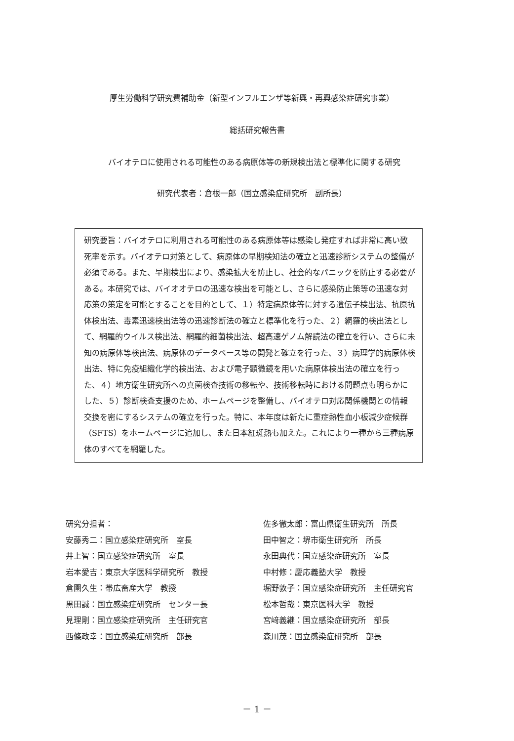厚生労働科学研究費補助金（新型インフルエンザ等新興・再興感染症研究事業）
総括研究報告書
バイオテロに使用される可能性のある病原体等の新規検出法と標準化に関する研究
研究代表者：倉根一郎（国立感染症研究所　副所長）
研究要旨：バイオテロに利用される可能性のある病原体等は感染し発症すれば非常に高い致死率を示す。バイオテロ対策として、病原体の早期検知法の確立と迅速診断システムの整備が必須である。また、早期検出により、感染拡大を防止し、社会的なパニックを防止する必要がある。本研究では、バイオオテロの迅速な検出を可能とし、さらに感染防止策等の迅速な対応策の策定を可能とすることを目的として、１）特定病原体等に対する遺伝子検出法、抗原抗体検出法、毒素迅速検出法等の迅速診断法の確立と標準化を行った、２）網羅的検出法として、網羅的ウイルス検出法、網羅的細菌検出法、超高速ゲノム解読法の確立を行い、さらに未知の病原体等検出法、病原体のデータベース等の開発と確立を行った、３）病理学的病原体検出法、特に免疫組織化学的検出法、および電子顕微鏡を用いた病原体検出法の確立を行った、４）地方衛生研究所への真菌検査技術の移転や、技術移転時における問題点も明らかにした、５）診断検査支援のため、ホームページを整備し、バイオテロ対応関係機関との情報交換を密にするシステムの確立を行った。特に、本年度は新たに重症熱性血小板減少症候群（SFTS）をホームページに追加し、また日本紅斑熱も加えた。これにより一種から三種病原体のすべてを網羅した。
研究分担者：
安藤秀二：国立感染症研究所　室長
井上智：国立感染症研究所　室長
岩本愛吉：東京大学医科学研究所　教授
倉園久生：帯広畜産大学　教授
黒田誠：国立感染症研究所　センター長
見理剛：国立感染症研究所　主任研究官
西條政幸：国立感染症研究所　部長
佐多徹太郎：富山県衛生研究所　所長
田中智之：堺市衛生研究所　所長
永田典代：国立感染症研究所　室長
中村修：慶応義塾大学　教授
堀野敦子：国立感染症研究所　主任研究官
松本哲哉：東京医科大学　教授
宮﨑義継：国立感染症研究所　部長
森川茂：国立感染症研究所　部長
－ 1 －